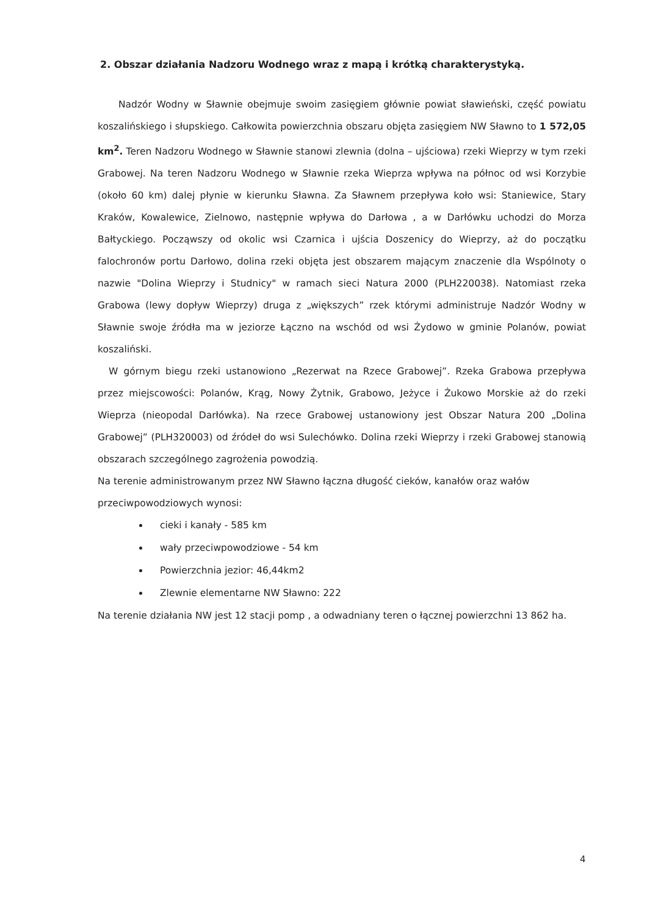2. Obszar działania Nadzoru Wodnego wraz z mapą i krótką charakterystyką.
Nadzór Wodny w Sławnie obejmuje swoim zasięgiem głównie powiat sławieński, część powiatu koszalińskiego i słupskiego. Całkowita powierzchnia obszaru objęta zasięgiem NW Sławno to 1 572,05 km<sup>2</sup>. Teren Nadzoru Wodnego w Sławnie stanowi zlewnia (dolna – ujściowa) rzeki Wieprzy w tym rzeki Grabowej. Na teren Nadzoru Wodnego w Sławnie rzeka Wieprza wpływa na północ od wsi Korzybie (około 60 km) dalej płynie w kierunku Sławna. Za Sławnem przepływa koło wsi: Staniewice, Stary Kraków, Kowalewice, Zielnowo, następnie wpływa do Darłowa , a w Darłówku uchodzi do Morza Bałtyckiego. Począwszy od okolic wsi Czarnica i ujścia Doszenicy do Wieprzy, aż do początku falochronów portu Darłowo, dolina rzeki objęta jest obszarem mającym znaczenie dla Wspólnoty o nazwie "Dolina Wieprzy i Studnicy" w ramach sieci Natura 2000 (PLH220038). Natomiast rzeka Grabowa (lewy dopływ Wieprzy) druga z „większych” rzek którymi administruje Nadzór Wodny w Sławnie swoje źródła ma w jeziorze Łączno na wschód od wsi Żydowo w gminie Polanów, powiat koszaliński.
W górnym biegu rzeki ustanowiono „Rezerwat na Rzece Grabowej”. Rzeka Grabowa przepływa przez miejscowości: Polanów, Krąg, Nowy Żytnik, Grabowo, Jeżyce i Żukowo Morskie aż do rzeki Wieprza (nieopodal Darłówka). Na rzece Grabowej ustanowiony jest Obszar Natura 200 „Dolina Grabowej” (PLH320003) od źródeł do wsi Sulechówko. Dolina rzeki Wieprzy i rzeki Grabowej stanowią obszarach szczególnego zagrożenia powodzią.
Na terenie administrowanym przez NW Sławno łączna długość cieków, kanałów oraz wałów przeciwpowodziowych wynosi:
cieki i kanały - 585 km
wały przeciwpowodziowe - 54 km
Powierzchnia jezior: 46,44km2
Zlewnie elementarne NW Sławno: 222
Na terenie działania NW jest 12 stacji pomp , a odwadniany teren o łącznej powierzchni 13 862 ha.
4